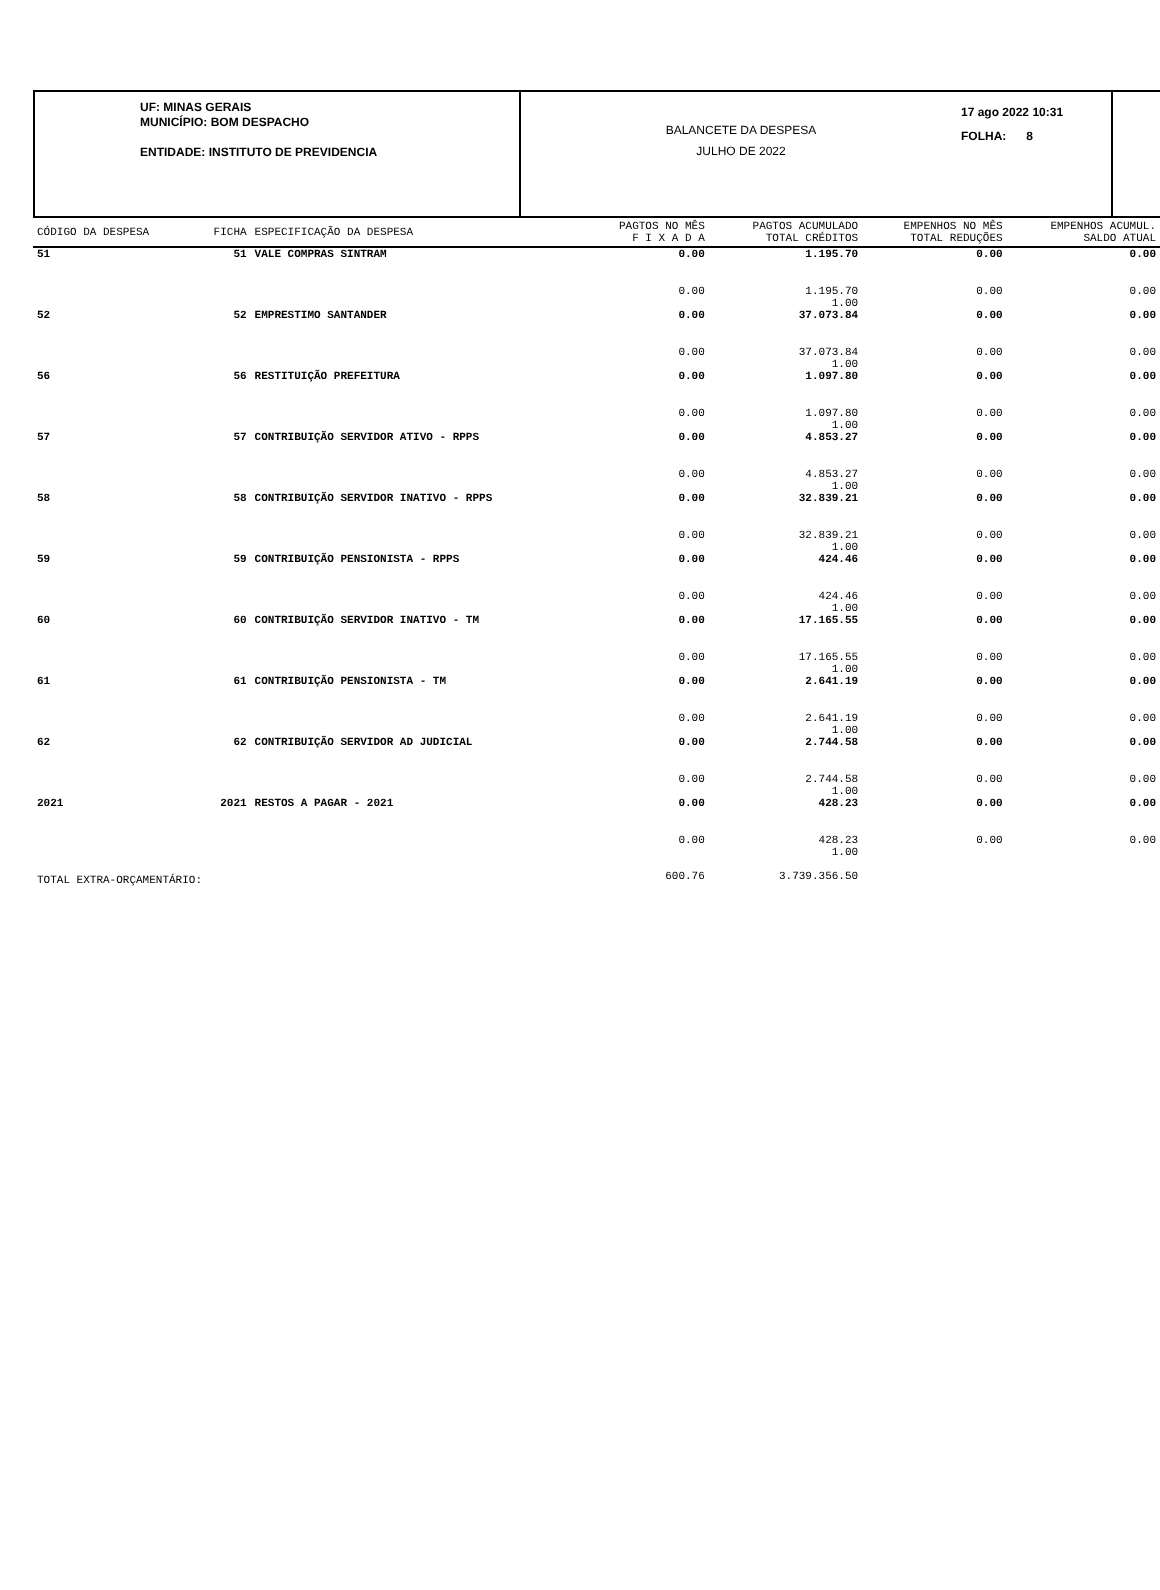UF: MINAS GERAIS
MUNICÍPIO: BOM DESPACHO
ENTIDADE: INSTITUTO DE PREVIDENCIA
BALANCETE DA DESPESA
JULHO DE 2022
17 ago 2022 10:31
FOLHA: 8
| CÓDIGO DA DESPESA | FICHA | ESPECIFICAÇÃO DA DESPESA | PAGTOS NO MÊS F I X A D A | PAGTOS ACUMULADO TOTAL CRÉDITOS | EMPENHOS NO MÊS TOTAL REDUÇÕES | EMPENHOS ACUMUL. SALDO ATUAL |
| --- | --- | --- | --- | --- | --- | --- |
| 51 | 51 | VALE COMPRAS SINTRAM | 0.00 | 1.195.70 | 0.00 | 0.00 |
| | | | 0.00 | 1.195.70 1.00 | 0.00 | 0.00 |
| 52 | 52 | EMPRESTIMO SANTANDER | 0.00 | 37.073.84 | 0.00 | 0.00 |
| | | | 0.00 | 37.073.84 1.00 | 0.00 | 0.00 |
| 56 | 56 | RESTITUIÇÃO PREFEITURA | 0.00 | 1.097.80 | 0.00 | 0.00 |
| | | | 0.00 | 1.097.80 1.00 | 0.00 | 0.00 |
| 57 | 57 | CONTRIBUIÇÃO SERVIDOR ATIVO - RPPS | 0.00 | 4.853.27 | 0.00 | 0.00 |
| | | | 0.00 | 4.853.27 1.00 | 0.00 | 0.00 |
| 58 | 58 | CONTRIBUIÇÃO SERVIDOR INATIVO - RPPS | 0.00 | 32.839.21 | 0.00 | 0.00 |
| | | | 0.00 | 32.839.21 1.00 | 0.00 | 0.00 |
| 59 | 59 | CONTRIBUIÇÃO PENSIONISTA - RPPS | 0.00 | 424.46 | 0.00 | 0.00 |
| | | | 0.00 | 424.46 1.00 | 0.00 | 0.00 |
| 60 | 60 | CONTRIBUIÇÃO SERVIDOR INATIVO - TM | 0.00 | 17.165.55 | 0.00 | 0.00 |
| | | | 0.00 | 17.165.55 1.00 | 0.00 | 0.00 |
| 61 | 61 | CONTRIBUIÇÃO PENSIONISTA - TM | 0.00 | 2.641.19 | 0.00 | 0.00 |
| | | | 0.00 | 2.641.19 1.00 | 0.00 | 0.00 |
| 62 | 62 | CONTRIBUIÇÃO SERVIDOR AD JUDICIAL | 0.00 | 2.744.58 | 0.00 | 0.00 |
| | | | 0.00 | 2.744.58 1.00 | 0.00 | 0.00 |
| 2021 | 2021 | RESTOS A PAGAR - 2021 | 0.00 | 428.23 | 0.00 | 0.00 |
| | | | 0.00 | 428.23 1.00 | 0.00 | 0.00 |
| TOTAL EXTRA-ORÇAMENTÁRIO: | | | 600.76 | 3.739.356.50 | | |